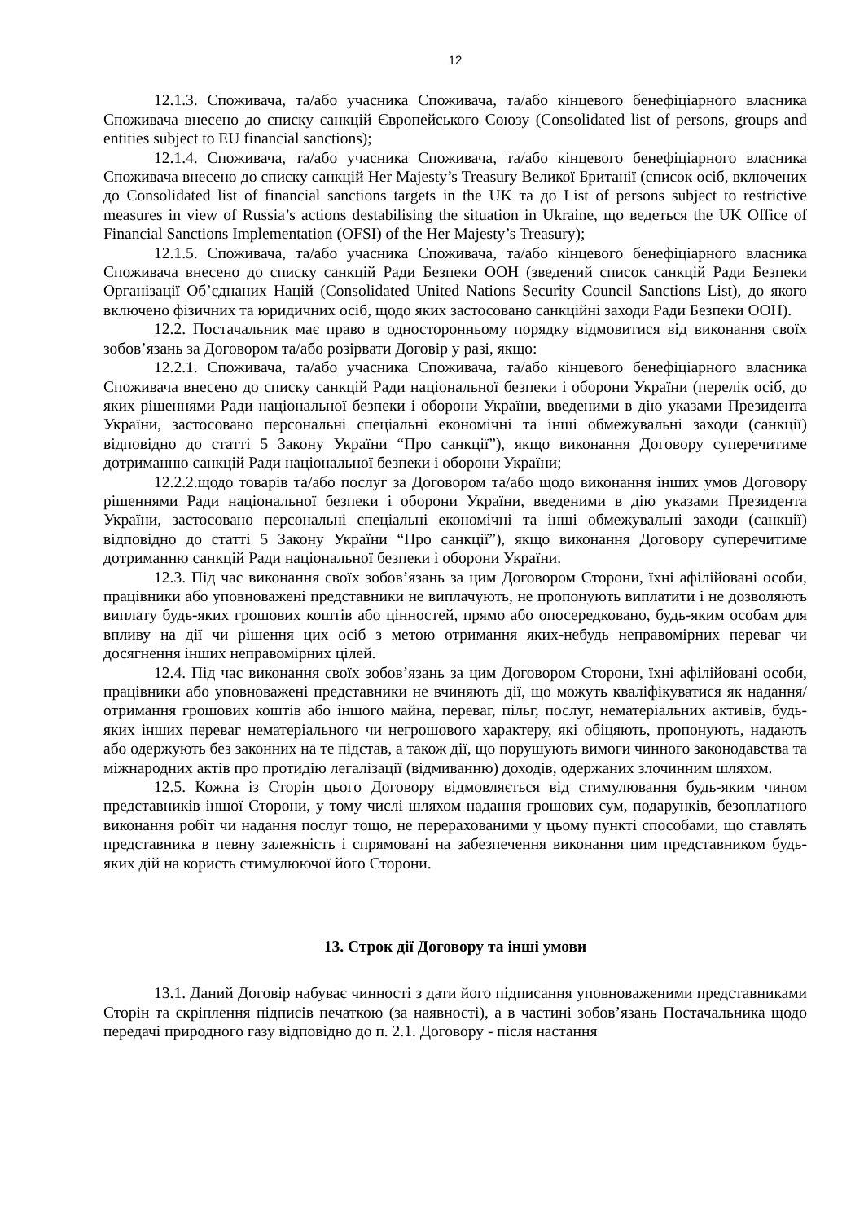12
12.1.3. Споживача, та/або учасника Споживача, та/або кінцевого бенефіціарного власника Споживача внесено до списку санкцій Європейського Союзу (Consolidated list of persons, groups and entities subject to EU financial sanctions);
12.1.4. Споживача, та/або учасника Споживача, та/або кінцевого бенефіціарного власника Споживача внесено до списку санкцій Her Majesty’s Treasury Великої Британії (список осіб, включених до Consolidated list of financial sanctions targets in the UK та до List of persons subject to restrictive measures in view of Russia’s actions destabilising the situation in Ukraine, що ведеться the UK Office of Financial Sanctions Implementation (OFSI) of the Her Majesty’s Treasury);
12.1.5. Споживача, та/або учасника Споживача, та/або кінцевого бенефіціарного власника Споживача внесено до списку санкцій Ради Безпеки ООН (зведений список санкцій Ради Безпеки Організації Об’єднаних Націй (Consolidated United Nations Security Council Sanctions List), до якого включено фізичних та юридичних осіб, щодо яких застосовано санкційні заходи Ради Безпеки ООН).
12.2. Постачальник має право в односторонньому порядку відмовитися від виконання своїх зобов’язань за Договором та/або розірвати Договір у разі, якщо:
12.2.1. Споживача, та/або учасника Споживача, та/або кінцевого бенефіціарного власника Споживача внесено до списку санкцій Ради національної безпеки і оборони України (перелік осіб, до яких рішеннями Ради національної безпеки і оборони України, введеними в дію указами Президента України, застосовано персональні спеціальні економічні та інші обмежувальні заходи (санкції) відповідно до статті 5 Закону України “Про санкції”), якщо виконання Договору суперечитиме дотриманню санкцій Ради національної безпеки і оборони України;
12.2.2.щодо товарів та/або послуг за Договором та/або щодо виконання інших умов Договору рішеннями Ради національної безпеки і оборони України, введеними в дію указами Президента України, застосовано персональні спеціальні економічні та інші обмежувальні заходи (санкції) відповідно до статті 5 Закону України “Про санкції”), якщо виконання Договору суперечитиме дотриманню санкцій Ради національної безпеки і оборони України.
12.3. Під час виконання своїх зобов’язань за цим Договором Сторони, їхні афілійовані особи, працівники або уповноважені представники не виплачують, не пропонують виплатити і не дозволяють виплату будь-яких грошових коштів або цінностей, прямо або опосередковано, будь-яким особам для впливу на дії чи рішення цих осіб з метою отримання яких-небудь неправомірних переваг чи досягнення інших неправомірних цілей.
12.4. Під час виконання своїх зобов’язань за цим Договором Сторони, їхні афілійовані особи, працівники або уповноважені представники не вчиняють дії, що можуть кваліфікуватися як надання/отримання грошових коштів або іншого майна, переваг, пільг, послуг, нематеріальних активів, будь-яких інших переваг нематеріального чи негрошового характеру, які обіцяють, пропонують, надають або одержують без законних на те підстав, а також дії, що порушують вимоги чинного законодавства та міжнародних актів про протидію легалізації (відмиванню) доходів, одержаних злочинним шляхом.
12.5. Кожна із Сторін цього Договору відмовляється від стимулювання будь-яким чином представників іншої Сторони, у тому числі шляхом надання грошових сум, подарунків, безоплатного виконання робіт чи надання послуг тощо, не перерахованими у цьому пункті способами, що ставлять представника в певну залежність і спрямовані на забезпечення виконання цим представником будь-яких дій на користь стимулюючої його Сторони.
13. Строк дії Договору та інші умови
13.1. Даний Договір набуває чинності з дати його підписання уповноваженими представниками Сторін та скріплення підписів печаткою (за наявності), а в частині зобов’язань Постачальника щодо передачі природного газу відповідно до п. 2.1. Договору - після настання